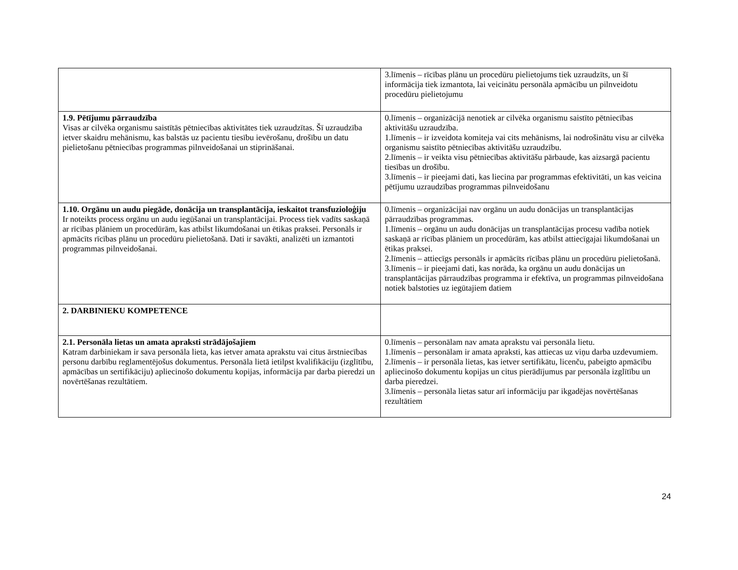| | 3.līmenis – rīcības plānu un procedūru pielietojums tiek uzraudzīts, un šī informācija tiek izmantota, lai veicinātu personāla apmācību un pilnveidotu procedūru pielietojumu |
| 1.9. Pētījumu pārraudzība Visas ar cilvēka organismu saistītās pētniecības aktivitātes tiek uzraudzītas. Šī uzraudzība ietver skaidru mehānismu, kas balstās uz pacientu tiesību ievērošanu, drošību un datu pielietošanu pētniecības programmas pilnveidošanai un stiprināšanai. | 0.līmenis – organizācijā nenotiek ar cilvēka organismu saistīto pētniecības aktivitāšu uzraudzība. 1.līmenis – ir izveidota komiteja vai cits mehānisms, lai nodrošinātu visu ar cilvēka organismu saistīto pētniecības aktivitāšu uzraudzību. 2.līmenis – ir veikta visu pētniecības aktivitāšu pārbaude, kas aizsargā pacientu tiesības un drošību. 3.līmenis – ir pieejami dati, kas liecina par programmas efektivitāti, un kas veicina pētījumu uzraudzības programmas pilnveidošanu |
| 1.10. Orgānu un audu piegāde, donācija un transplantācija, ieskaitot transfuzioloģiju Ir noteikts process orgānu un audu iegūšanai un transplantācijai. Process tiek vadīts saskaņā ar rīcības plāniem un procedūrām, kas atbilst likumdošanai un ētikas praksei. Personāls ir apmācīts rīcības plānu un procedūru pielietošanā. Dati ir savākti, analizēti un izmantoti programmas pilnveidošanai. | 0.līmenis – organizācijai nav orgānu un audu donācijas un transplantācijas pārraudzības programmas. 1.līmenis – orgānu un audu donācijas un transplantācijas procesu vadība notiek saskaņā ar rīcības plāniem un procedūrām, kas atbilst attiecīgajai likumdošanai un ētikas praksei. 2.līmenis – attiecīgs personāls ir apmācīts rīcības plānu un procedūru pielietošanā. 3.līmenis – ir pieejami dati, kas norāda, ka orgānu un audu donācijas un transplantācijas pārraudzības programma ir efektīva, un programmas pilnveidošana notiek balstoties uz iegūtajiem datiem |
| 2. DARBINIEKU KOMPETENCE | |
| 2.1. Personāla lietas un amata apraksti strādājošajiem Katram darbiniekam ir sava personāla lieta, kas ietver amata aprakstu vai citus ārstniecības personu darbību reglamentējošus dokumentus. Personāla lietā ietilpst kvalifikāciju (izglītību, apmācības un sertifikāciju) apliecinošo dokumentu kopijas, informācija par darba pieredzi un novērtēšanas rezultātiem. | 0.līmenis – personālam nav amata aprakstu vai personāla lietu. 1.līmenis – personālam ir amata apraksti, kas attiecas uz viņu darba uzdevumiem. 2.līmenis – ir personāla lietas, kas ietver sertifikātu, licenču, pabeigto apmācību apliecinošo dokumentu kopijas un citus pierādījumus par personāla izglītību un darba pieredzei. 3.līmenis – personāla lietas satur arī informāciju par ikgadējas novērtēšanas rezultātiem |
24